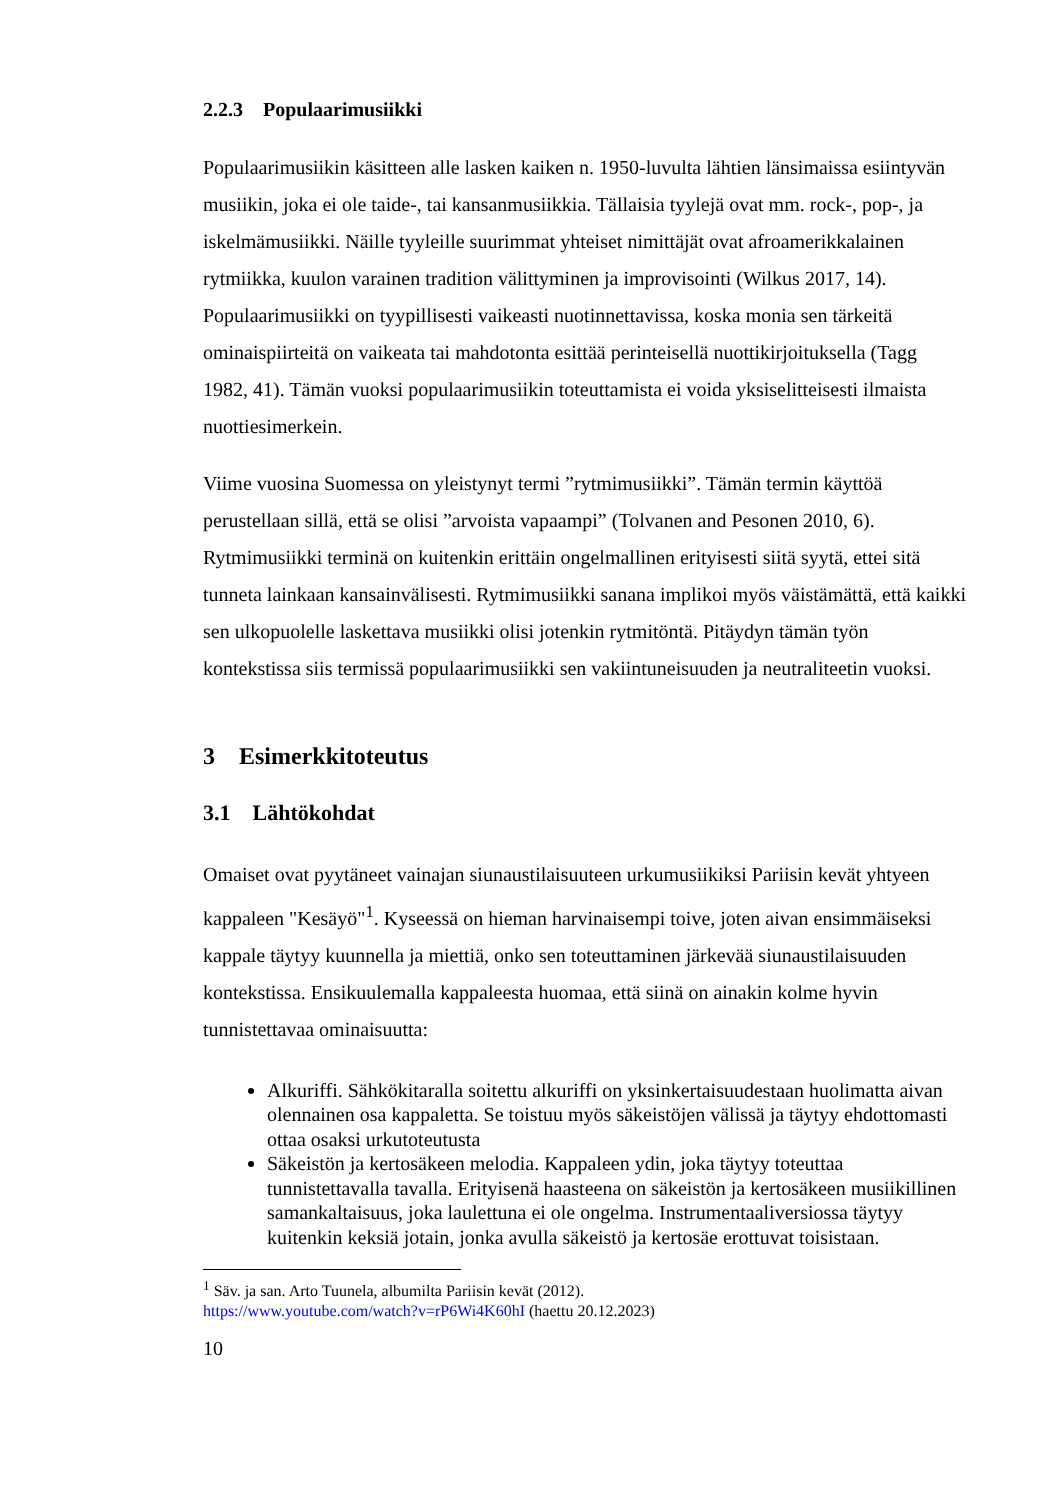2.2.3 Populaarimusiikki
Populaarimusiikin käsitteen alle lasken kaiken n. 1950-luvulta lähtien länsimaissa esiintyvän musiikin, joka ei ole taide-, tai kansanmusiikkia. Tällaisia tyylejä ovat mm. rock-, pop-, ja iskelmämusiikki. Näille tyyleille suurimmat yhteiset nimittäjät ovat afroamerikkalainen rytmiikka, kuulon varainen tradition välittyminen ja improvisointi (Wilkus 2017, 14). Populaarimusiikki on tyypillisesti vaikeasti nuotinnettavissa, koska monia sen tärkeitä ominaispiirteitä on vaikeata tai mahdotonta esittää perinteisellä nuottikirjoituksella (Tagg 1982, 41). Tämän vuoksi populaarimusiikin toteuttamista ei voida yksiselitteisesti ilmaista nuottiesimerkein.
Viime vuosina Suomessa on yleistynyt termi ”rytmimusiikki”. Tämän termin käyttöä perustellaan sillä, että se olisi ”arvoista vapaampi” (Tolvanen and Pesonen 2010, 6). Rytmimusiikki terminä on kuitenkin erittäin ongelmallinen erityisesti siitä syytä, ettei sitä tunneta lainkaan kansainvälisesti. Rytmimusiikki sanana implikoi myös väistämättä, että kaikki sen ulkopuolelle laskettava musiikki olisi jotenkin rytmitöntä. Pitäydyn tämän työn kontekstissa siis termissä populaarimusiikki sen vakiintuneisuuden ja neutraliteetin vuoksi.
3 Esimerkkitoteutus
3.1 Lähtökohdat
Omaiset ovat pyytäneet vainajan siunaustilaisuuteen urkumusiikiksi Pariisin kevät yhtyeen kappaleen "Kesäyö"<sup>1</sup>. Kyseessä on hieman harvinaisempi toive, joten aivan ensimmäiseksi kappale täytyy kuunnella ja miettiä, onko sen toteuttaminen järkevää siunaustilaisuuden kontekstissa. Ensikuulemalla kappaleesta huomaa, että siinä on ainakin kolme hyvin tunnistettavaa ominaisuutta:
Alkuriffi. Sähkökitaralla soitettu alkuriffi on yksinkertaisuudestaan huolimatta aivan olennainen osa kappaletta. Se toistuu myös säkeistöjen välissä ja täytyy ehdottomasti ottaa osaksi urkutoteutusta
Säkeistön ja kertosäkeen melodia. Kappaleen ydin, joka täytyy toteuttaa tunnistettavalla tavalla. Erityisenä haasteena on säkeistön ja kertosäkeen musiikillinen samankaltaisuus, joka laulettuna ei ole ongelma. Instrumentaaliversiossa täytyy kuitenkin keksiä jotain, jonka avulla säkeistö ja kertosäe erottuvat toisistaan.
<sup>1</sup> Säv. ja san. Arto Tuunela, albumilta Pariisin kevät (2012).
https://www.youtube.com/watch?v=rP6Wi4K60hI (haettu 20.12.2023)
10